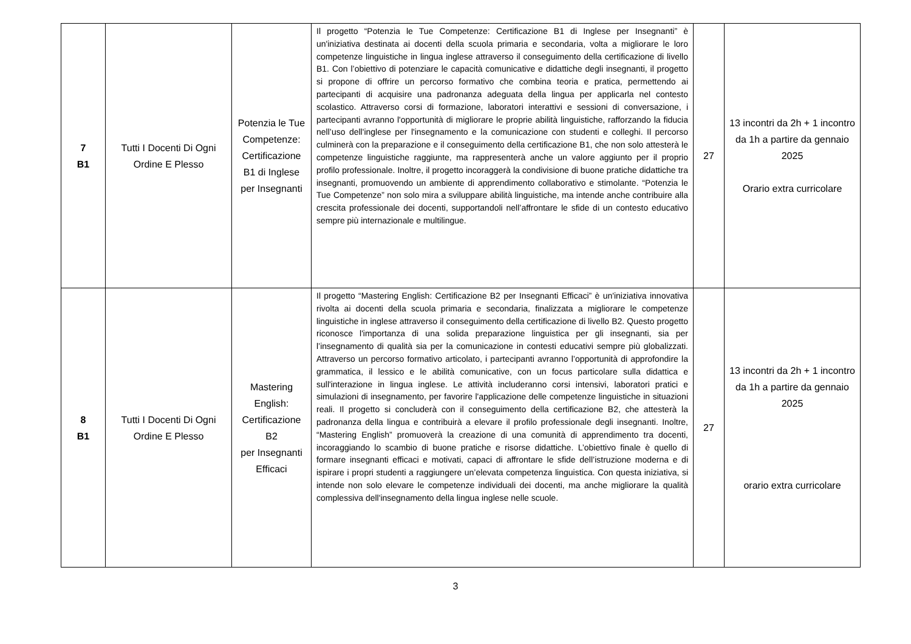| 7 B1 | Tutti I Docenti Di Ogni Ordine E Plesso | Potenzia le Tue Competenze: Certificazione B1 di Inglese per Insegnanti | Il progetto “Potenzia le Tue Competenze: Certificazione B1 di Inglese per Insegnanti” è un'iniziativa destinata ai docenti della scuola primaria e secondaria, volta a migliorare le loro competenze linguistiche in lingua inglese attraverso il conseguimento della certificazione di livello B1. Con l’obiettivo di potenziare le capacità comunicative e didattiche degli insegnanti, il progetto si propone di offrire un percorso formativo che combina teoria e pratica, permettendo ai partecipanti di acquisire una padronanza adeguata della lingua per applicarla nel contesto scolastico. Attraverso corsi di formazione, laboratori interattivi e sessioni di conversazione, i partecipanti avranno l'opportunità di migliorare le proprie abilità linguistiche, rafforzando la fiducia nell’uso dell'inglese per l'insegnamento e la comunicazione con studenti e colleghi. Il percorso culminerà con la preparazione e il conseguimento della certificazione B1, che non solo attesterà le competenze linguistiche raggiunte, ma rappresenterà anche un valore aggiunto per il proprio profilo professionale. Inoltre, il progetto incoraggerà la condivisione di buone pratiche didattiche tra insegnanti, promuovendo un ambiente di apprendimento collaborativo e stimolante. “Potenzia le Tue Competenze” non solo mira a sviluppare abilità linguistiche, ma intende anche contribuire alla crescita professionale dei docenti, supportandoli nell’affrontare le sfide di un contesto educativo sempre più internazionale e multilingue. | 27 | 13 incontri da 2h + 1 incontro da 1h a partire da gennaio 2025 Orario extra curricolare |
| 8 B1 | Tutti I Docenti Di Ogni Ordine E Plesso | Mastering English: Certificazione B2 per Insegnanti Efficaci | Il progetto “Mastering English: Certificazione B2 per Insegnanti Efficaci” è un'iniziativa innovativa rivolta ai docenti della scuola primaria e secondaria, finalizzata a migliorare le competenze linguistiche in inglese attraverso il conseguimento della certificazione di livello B2. Questo progetto riconosce l'importanza di una solida preparazione linguistica per gli insegnanti, sia per l’insegnamento di qualità sia per la comunicazione in contesti educativi sempre più globalizzati. Attraverso un percorso formativo articolato, i partecipanti avranno l’opportunità di approfondire la grammatica, il lessico e le abilità comunicative, con un focus particolare sulla didattica e sull'interazione in lingua inglese. Le attività includeranno corsi intensivi, laboratori pratici e simulazioni di insegnamento, per favorire l'applicazione delle competenze linguistiche in situazioni reali. Il progetto si concluderà con il conseguimento della certificazione B2, che attesterà la padronanza della lingua e contribuirà a elevare il profilo professionale degli insegnanti. Inoltre, “Mastering English” promuoverà la creazione di una comunità di apprendimento tra docenti, incoraggiando lo scambio di buone pratiche e risorse didattiche. L’obiettivo finale è quello di formare insegnanti efficaci e motivati, capaci di affrontare le sfide dell’istruzione moderna e di ispirare i propri studenti a raggiungere un’elevata competenza linguistica. Con questa iniziativa, si intende non solo elevare le competenze individuali dei docenti, ma anche migliorare la qualità complessiva dell'insegnamento della lingua inglese nelle scuole. | 27 | 13 incontri da 2h + 1 incontro da 1h a partire da gennaio 2025 orario extra curricolare |
3